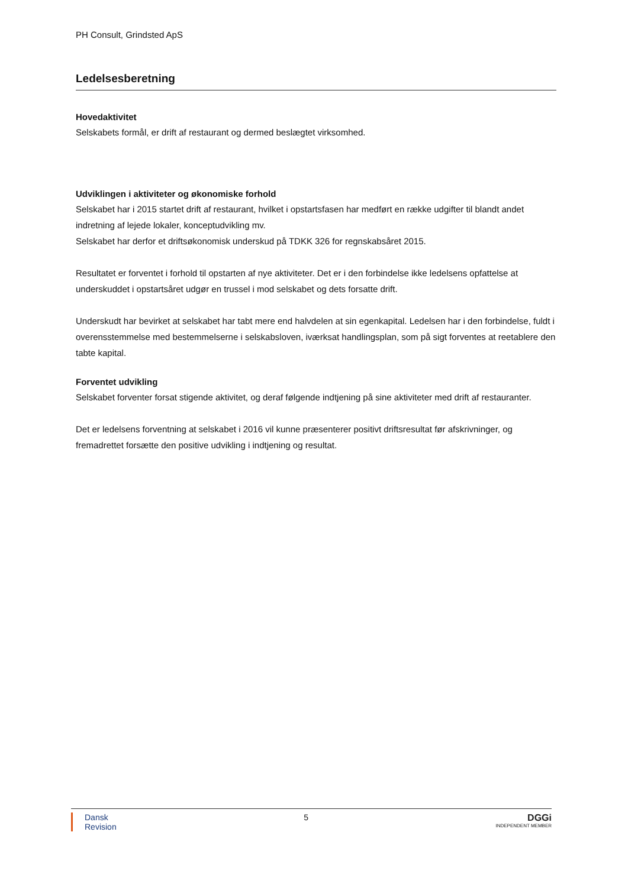PH Consult, Grindsted ApS
Ledelsesberetning
Hovedaktivitet
Selskabets formål, er drift af restaurant og dermed beslægtet virksomhed.
Udviklingen i aktiviteter og økonomiske forhold
Selskabet har i 2015 startet drift af restaurant, hvilket i opstartsfasen har medført en række udgifter til blandt andet indretning af lejede lokaler, konceptudvikling mv.
Selskabet har derfor et driftsøkonomisk underskud på TDKK 326 for regnskabsåret 2015.
Resultatet er forventet i forhold til opstarten af nye aktiviteter. Det er i den forbindelse ikke ledelsens opfattelse at underskuddet i opstartsåret udgør en trussel i mod selskabet og dets forsatte drift.
Underskudt har bevirket at selskabet har tabt mere end halvdelen at sin egenkapital. Ledelsen har i den forbindelse, fuldt i overensstemmelse med bestemmelserne i selskabsloven, iværksat handlingsplan, som på sigt forventes at reetablere den tabte kapital.
Forventet udvikling
Selskabet forventer forsat stigende aktivitet, og deraf følgende indtjening på sine aktiviteter med drift af restauranter.
Det er ledelsens forventning at selskabet i 2016 vil kunne præsenterer positivt driftsresultat før afskrivninger, og fremadrettet forsætte den positive udvikling i indtjening og resultat.
Dansk
Revision
5 DGGi
INDEPENDENT MEMBER